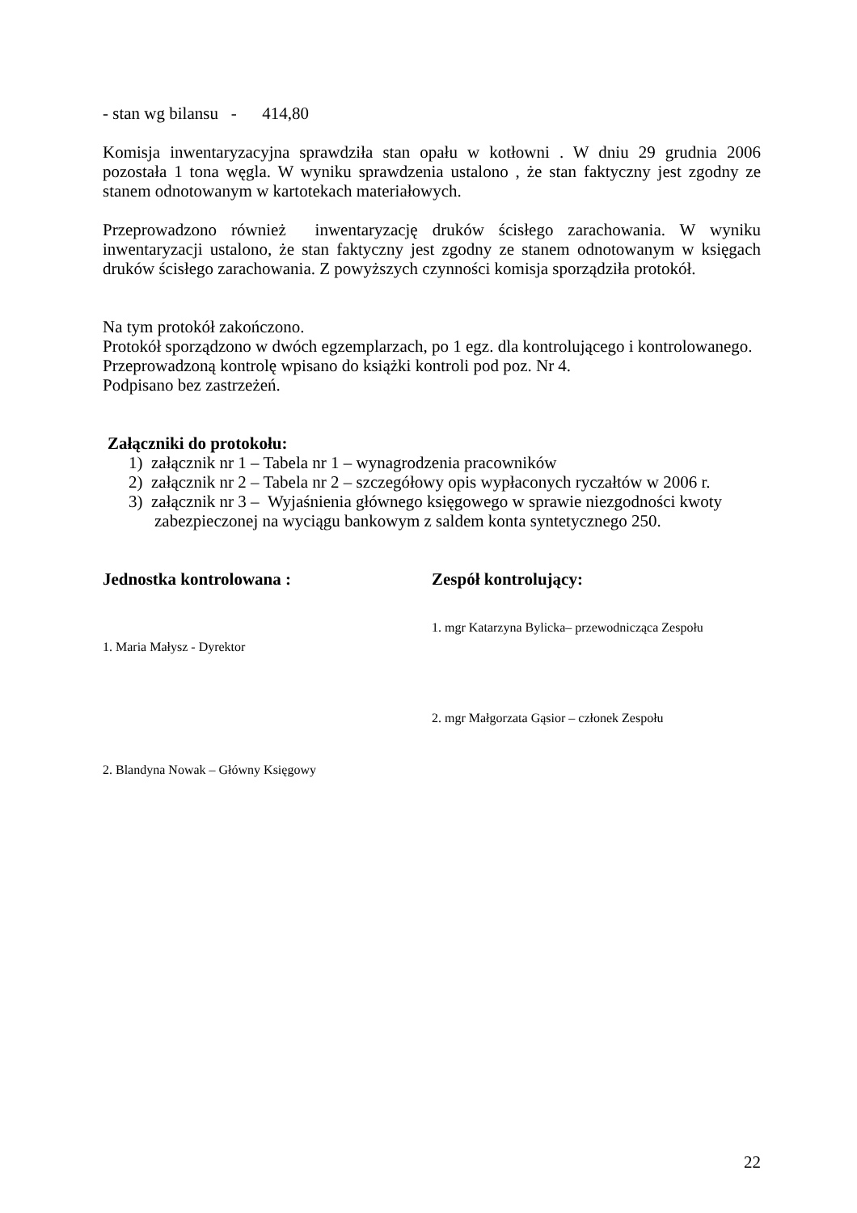- stan wg bilansu - 414,80
Komisja inwentaryzacyjna sprawdziła stan opału w kotłowni . W dniu 29 grudnia 2006 pozostała 1 tona węgla. W wyniku sprawdzenia ustalono , że stan faktyczny jest zgodny ze stanem odnotowanym w kartotekach materiałowych.
Przeprowadzono również inwentaryzację druków ścisłego zarachowania. W wyniku inwentaryzacji ustalono, że stan faktyczny jest zgodny ze stanem odnotowanym w księgach druków ścisłego zarachowania. Z powyższych czynności komisja sporządziła protokół.
Na tym protokół zakończono.
Protokół sporządzono w dwóch egzemplarzach, po 1 egz. dla kontrolującego i kontrolowanego.
Przeprowadzoną kontrolę wpisano do książki kontroli pod poz. Nr 4.
Podpisano bez zastrzeżeń.
Załączniki do protokołu:
1) załącznik nr 1 – Tabela nr 1 – wynagrodzenia pracowników
2) załącznik nr 2 – Tabela nr 2 – szczegółowy opis wypłaconych ryczałtów w 2006 r.
3) załącznik nr 3 – Wyjaśnienia głównego księgowego w sprawie niezgodności kwoty zabezpieczonej na wyciągu bankowym z saldem konta syntetycznego 250.
Jednostka kontrolowana :
1. Maria Małysz - Dyrektor
2. Blandyna Nowak – Główny Księgowy
Zespół kontrolujący:
1. mgr Katarzyna Bylicka– przewodnicząca Zespołu
2. mgr Małgorzata Gąsior – członek Zespołu
22